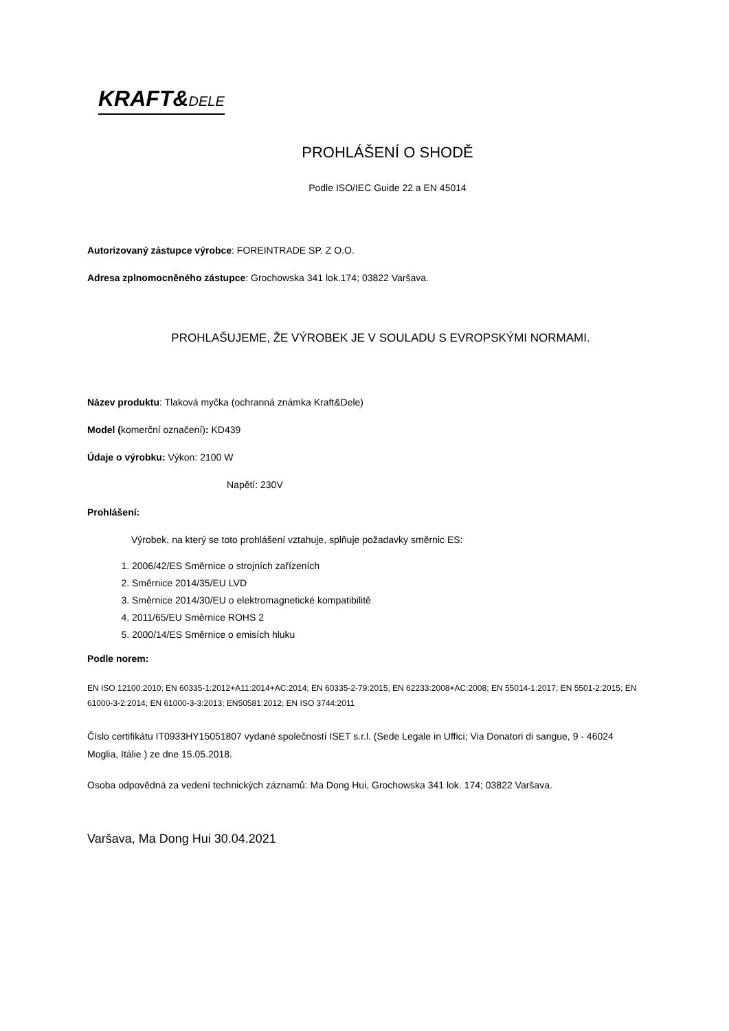KRAFT&DELE
PROHLÁŠENÍ O SHODĚ
Podle ISO/IEC Guide 22 a EN 45014
Autorizovaný zástupce výrobce: FOREINTRADE SP. Z O.O.
Adresa zplnomocněného zástupce: Grochowska 341 lok.174; 03822 Varšava.
PROHLAŠUJEME, ŽE VÝROBEK JE V SOULADU S EVROPSKÝMI NORMAMI.
Název produktu: Tlaková myčka (ochranná známka Kraft&Dele)
Model (komerční označení): KD439
Údaje o výrobku: Výkon: 2100 W
Napětí: 230V
Prohlášení:
Výrobek, na který se toto prohlášení vztahuje, splňuje požadavky směrnic ES:
1. 2006/42/ES Směrnice o strojních zařízeních
2. Směrnice 2014/35/EU LVD
3. Směrnice 2014/30/EU o elektromagnetické kompatibilitě
4. 2011/65/EU Směrnice ROHS 2
5. 2000/14/ES Směrnice o emisích hluku
Podle norem:
EN ISO 12100:2010; EN 60335-1:2012+A11:2014+AC:2014; EN 60335-2-79:2015, EN 62233:2008+AC:2008; EN 55014-1:2017; EN 5501-2:2015; EN 61000-3-2:2014; EN 61000-3-3:2013; EN50581:2012; EN ISO 3744:2011
Číslo certifikátu IT0933HY15051807 vydané společností ISET s.r.l. (Sede Legale in Uffici; Via Donatori di sangue, 9 - 46024 Moglia, Itálie ) ze dne 15.05.2018.
Osoba odpovědná za vedení technických záznamů: Ma Dong Hui, Grochowska 341 lok. 174; 03822 Varšava.
Varšava, Ma Dong Hui 30.04.2021